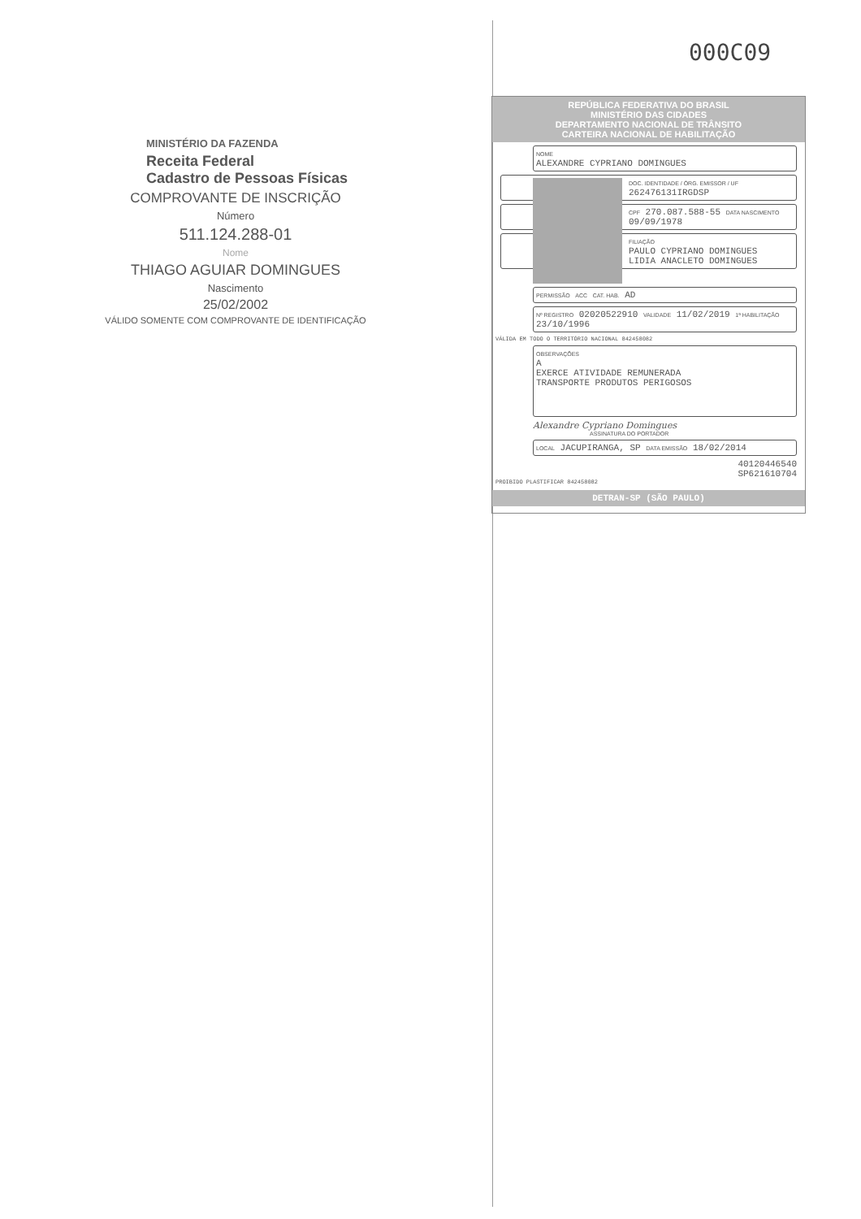000C09
MINISTÉRIO DA FAZENDA
Receita Federal
Cadastro de Pessoas Físicas
COMPROVANTE DE INSCRIÇÃO
Número
511.124.288-01
Nome
THIAGO AGUIAR DOMINGUES
Nascimento
25/02/2002
VÁLIDO SOMENTE COM COMPROVANTE DE IDENTIFICAÇÃO
REPÚBLICA FEDERATIVA DO BRASIL
MINISTÉRIO DAS CIDADES
DEPARTAMENTO NACIONAL DE TRÂNSITO
CARTEIRA NACIONAL DE HABILITAÇÃO
NOME
ALEXANDRE CYPRIANO DOMINGUES
DOC. IDENTIDADE / ÓRG. EMISSOR / UF
262476131IRGDSP
CPF 270.087.588-55 DATA NASCIMENTO 09/09/1978
FILIAÇÃO
PAULO CYPRIANO DOMINGUES
LIDIA ANACLETO DOMINGUES
PERMISSÃO ACC CAT. HAB. AD
Nº REGISTRO 02020522910 VALIDADE 11/02/2019 1ª HABILITAÇÃO 23/10/1996
VÁLIDA EM TODO O TERRITÓRIO NACIONAL 842458082
OBSERVAÇÕES
A
EXERCE ATIVIDADE REMUNERADA
TRANSPORTE PRODUTOS PERIGOSOS
Alexandre Cypriano Domingues
ASSINATURA DO PORTADOR
LOCAL JACUPIRANGA, SP DATA EMISSÃO 18/02/2014
40120446540
SP621610704
PROIBIDO PLASTIFICAR 842458082
DETRAN-SP (SÃO PAULO)